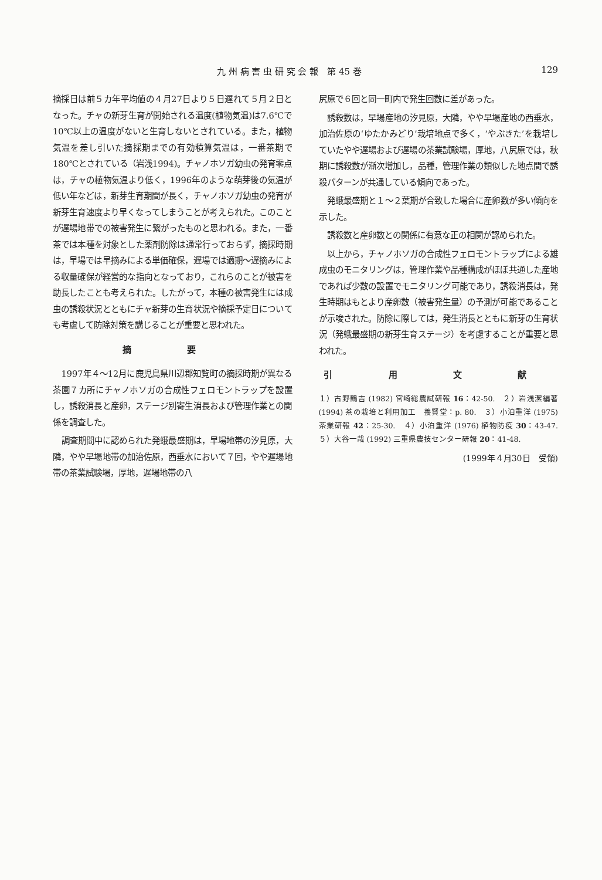九 州 病 害 虫 研 究 会 報　第 45 巻 129
摘採日は前５カ年平均値の４月27日より５日遅れて５月２日となった。チャの新芽生育が開始される温度(植物気温)は7.6℃で10℃以上の温度がないと生育しないとされている。また，植物気温を差し引いた摘採期までの有効積算気温は，一番茶期で180℃とされている（岩浅1994)。チャノホソガ幼虫の発育零点は，チャの植物気温より低く，1996年のような萌芽後の気温が低い年などは，新芽生育期間が長く，チャノホソガ幼虫の発育が新芽生育速度より早くなってしまうことが考えられた。このことが遅場地帯での被害発生に繋がったものと思われる。また，一番茶では本種を対象とした薬剤防除は通常行っておらず，摘採時期は，早場では早摘みによる単価確保，遅場では適期〜遅摘みによる収量確保が経営的な指向となっており，これらのことが被害を助長したことも考えられた。したがって，本種の被害発生には成虫の誘殺状況とともにチャ新芽の生育状況や摘採予定日についても考慮して防除対策を講じることが重要と思われた。
摘 要
1997年４〜12月に鹿児島県川辺郡知覧町の摘採時期が異なる茶園７カ所にチャノホソガの合成性フェロモントラップを設置し，誘殺消長と産卵，ステージ別寄生消長および管理作業との関係を調査した。
調査期間中に認められた発蛾最盛期は，早場地帯の汐見原，大隣，やや早場地帯の加治佐原，西垂水において７回，やや遅場地帯の茶業試験場，厚地，遅場地帯の八
尻原で６回と同一町内で発生回数に差があった。
誘殺数は，早場産地の汐見原，大隣，やや早場産地の西垂水，加治佐原の‘ゆたかみどり’栽培地点で多く，‘やぶきた’を栽培していたやや遅場および遅場の茶業試験場，厚地，八尻原では，秋期に誘殺数が漸次増加し，品種，管理作業の類似した地点間で誘殺パターンが共通している傾向であった。
発蛾最盛期と１〜２葉期が合致した場合に産卵数が多い傾向を示した。
誘殺数と産卵数との関係に有意な正の相関が認められた。
以上から，チャノホソガの合成性フェロモントラップによる雄成虫のモニタリングは，管理作業や品種構成がほぼ共通した産地であれば少数の設置でモニタリング可能であり，誘殺消長は，発生時期はもとより産卵数（被害発生量）の予測が可能であることが示唆された。防除に際しては，発生消長とともに新芽の生育状況（発蛾最盛期の新芽生育ステージ）を考慮することが重要と思われた。
引 用 文 献
１）古野鶴吉 (1982) 宮崎総農試研報 16：42-50.　２）岩浅潔編著 (1994) 茶の栽培と利用加工　養賢堂：p. 80.　３）小泊重洋 (1975) 茶業研報 42：25-30.　４）小泊重洋 (1976) 植物防疫 30：43-47.　５）大谷一哉 (1992) 三重県農技センター研報 20：41-48.
(1999年４月30日　受領)